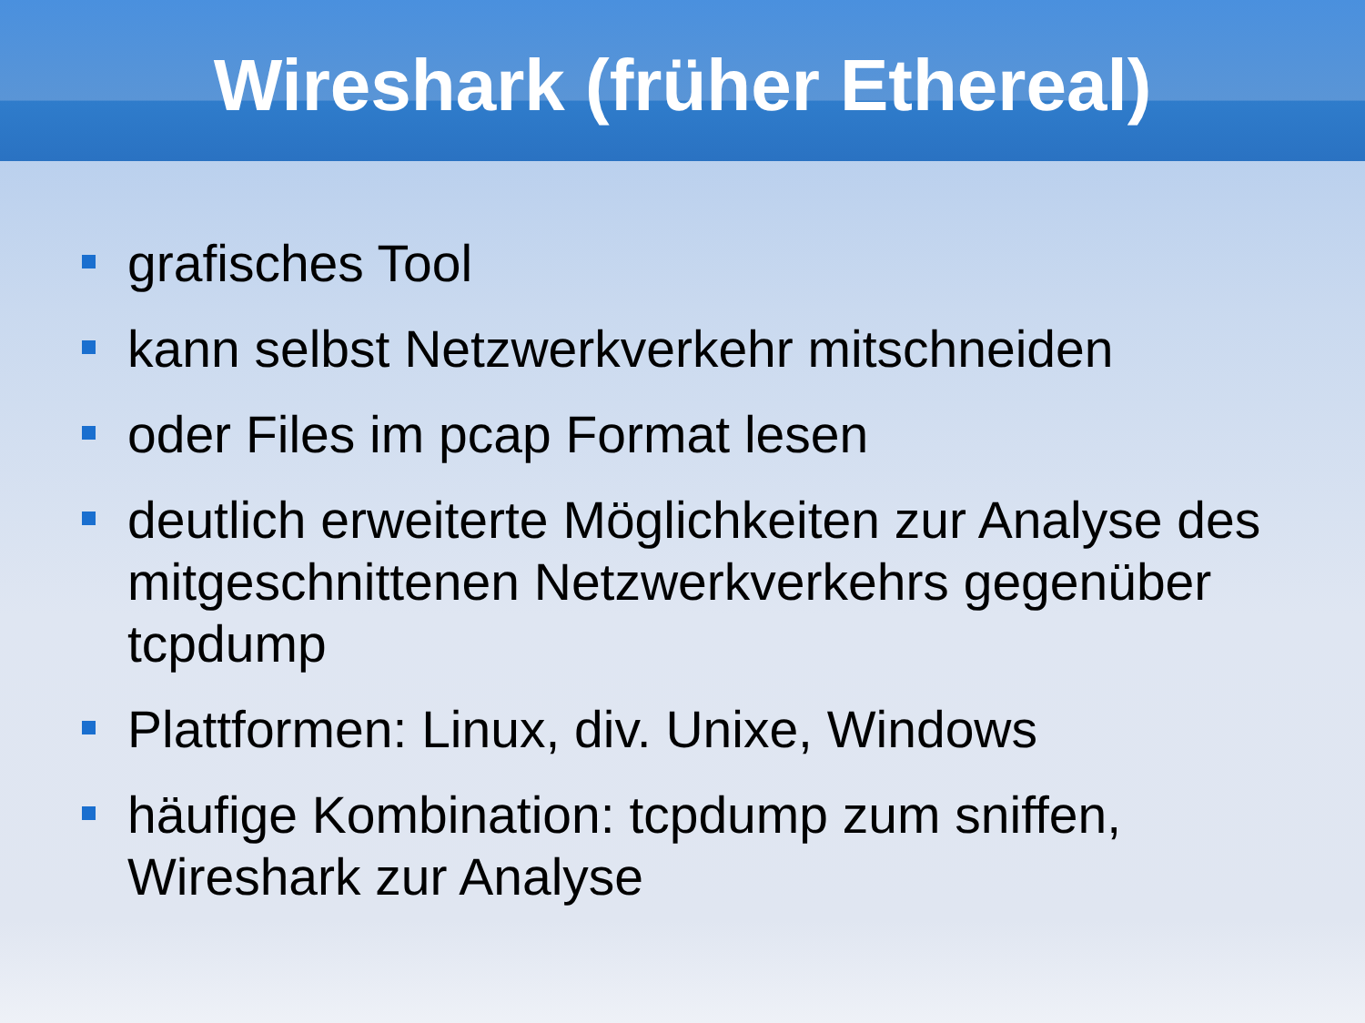Wireshark (früher Ethereal)
grafisches Tool
kann selbst Netzwerkverkehr mitschneiden
oder Files im pcap Format lesen
deutlich erweiterte Möglichkeiten zur Analyse des mitgeschnittenen Netzwerkverkehrs gegenüber tcpdump
Plattformen: Linux, div. Unixe, Windows
häufige Kombination: tcpdump zum sniffen, Wireshark zur Analyse